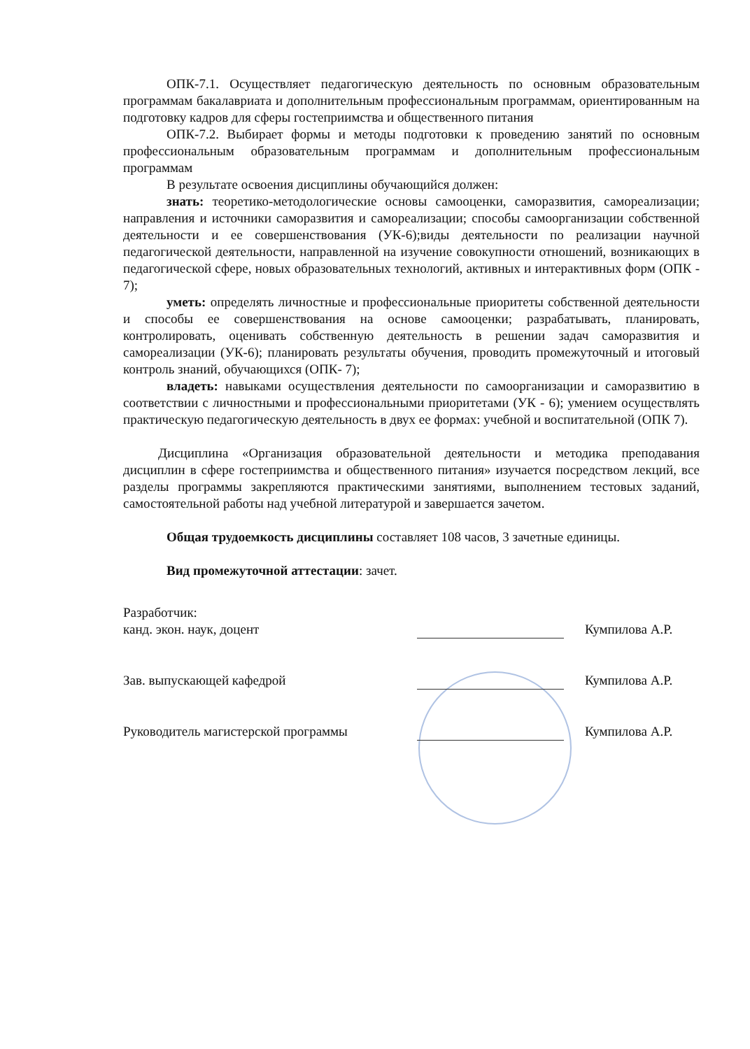ОПК-7.1. Осуществляет педагогическую деятельность по основным образовательным программам бакалавриата и дополнительным профессиональным программам, ориентированным на подготовку кадров для сферы гостеприимства и общественного питания
ОПК-7.2. Выбирает формы и методы подготовки к проведению занятий по основным профессиональным образовательным программам и дополнительным профессиональным программам
В результате освоения дисциплины обучающийся должен:
знать: теоретико-методологические основы самооценки, саморазвития, самореализации; направления и источники саморазвития и самореализации; способы самоорганизации собственной деятельности и ее совершенствования (УК-6);виды деятельности по реализации научной педагогической деятельности, направленной на изучение совокупности отношений, возникающих в педагогической сфере, новых образовательных технологий, активных и интерактивных форм (ОПК - 7);
уметь: определять личностные и профессиональные приоритеты собственной деятельности и способы ее совершенствования на основе самооценки; разрабатывать, планировать, контролировать, оценивать собственную деятельность в решении задач саморазвития и самореализации (УК-6); планировать результаты обучения, проводить промежуточный и итоговый контроль знаний, обучающихся (ОПК- 7);
владеть: навыками осуществления деятельности по самоорганизации и саморазвитию в соответствии с личностными и профессиональными приоритетами (УК - 6); умением осуществлять практическую педагогическую деятельность в двух ее формах: учебной и воспитательной (ОПК 7).
Дисциплина «Организация образовательной деятельности и методика преподавания дисциплин в сфере гостеприимства и общественного питания» изучается посредством лекций, все разделы программы закрепляются практическими занятиями, выполнением тестовых заданий, самостоятельной работы над учебной литературой и завершается зачетом.
Общая трудоемкость дисциплины составляет 108 часов, 3 зачетные единицы.
Вид промежуточной аттестации: зачет.
Разработчик:
канд. экон. наук, доцент
Кумпилова А.Р.
Зав. выпускающей кафедрой
Кумпилова А.Р.
Руководитель магистерской программы
Кумпилова А.Р.